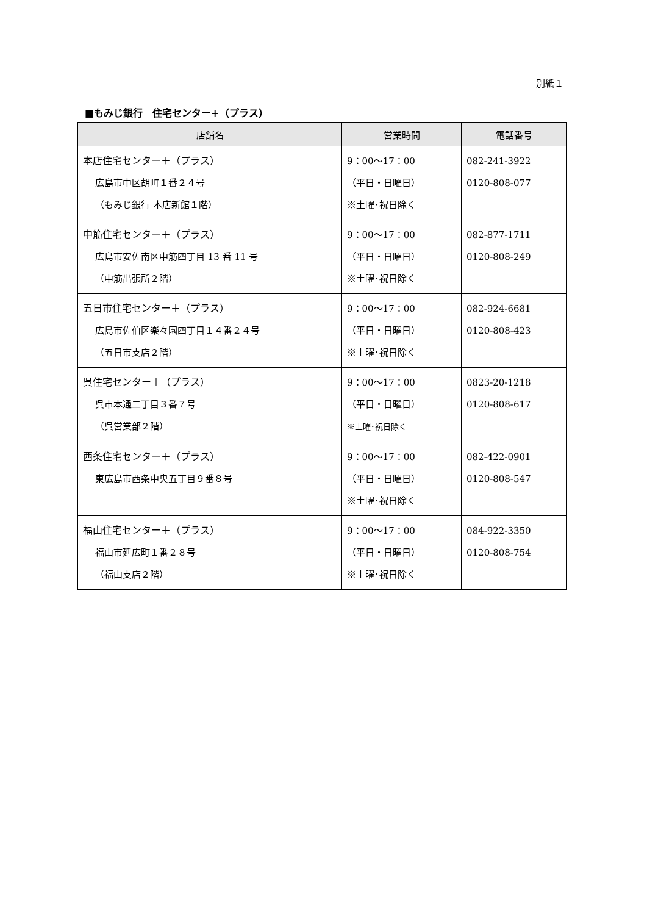別紙１
■もみじ銀行　住宅センター+（プラス）
| 店舗名 | 営業時間 | 電話番号 |
| --- | --- | --- |
| 本店住宅センター＋（プラス） 広島市中区胡町１番２４号 （もみじ銀行 本店新館１階） | 9：00〜17：00 （平日・日曜日） ※土曜･祝日除く | 082-241-3922 0120-808-077 |
| 中筋住宅センター＋（プラス） 広島市安佐南区中筋四丁目 13 番 11 号 （中筋出張所２階） | 9：00〜17：00 （平日・日曜日） ※土曜･祝日除く | 082-877-1711 0120-808-249 |
| 五日市住宅センター＋（プラス） 広島市佐伯区楽々園四丁目１４番２４号 （五日市支店２階） | 9：00〜17：00 （平日・日曜日） ※土曜･祝日除く | 082-924-6681 0120-808-423 |
| 呉住宅センター＋（プラス） 呉市本通二丁目３番７号 （呉営業部２階） | 9：00〜17：00 （平日・日曜日） ※土曜･祝日除く | 0823-20-1218 0120-808-617 |
| 西条住宅センター＋（プラス） 東広島市西条中央五丁目９番８号 | 9：00〜17：00 （平日・日曜日） ※土曜･祝日除く | 082-422-0901 0120-808-547 |
| 福山住宅センター＋（プラス） 福山市延広町１番２８号 （福山支店２階） | 9：00〜17：00 （平日・日曜日） ※土曜･祝日除く | 084-922-3350 0120-808-754 |